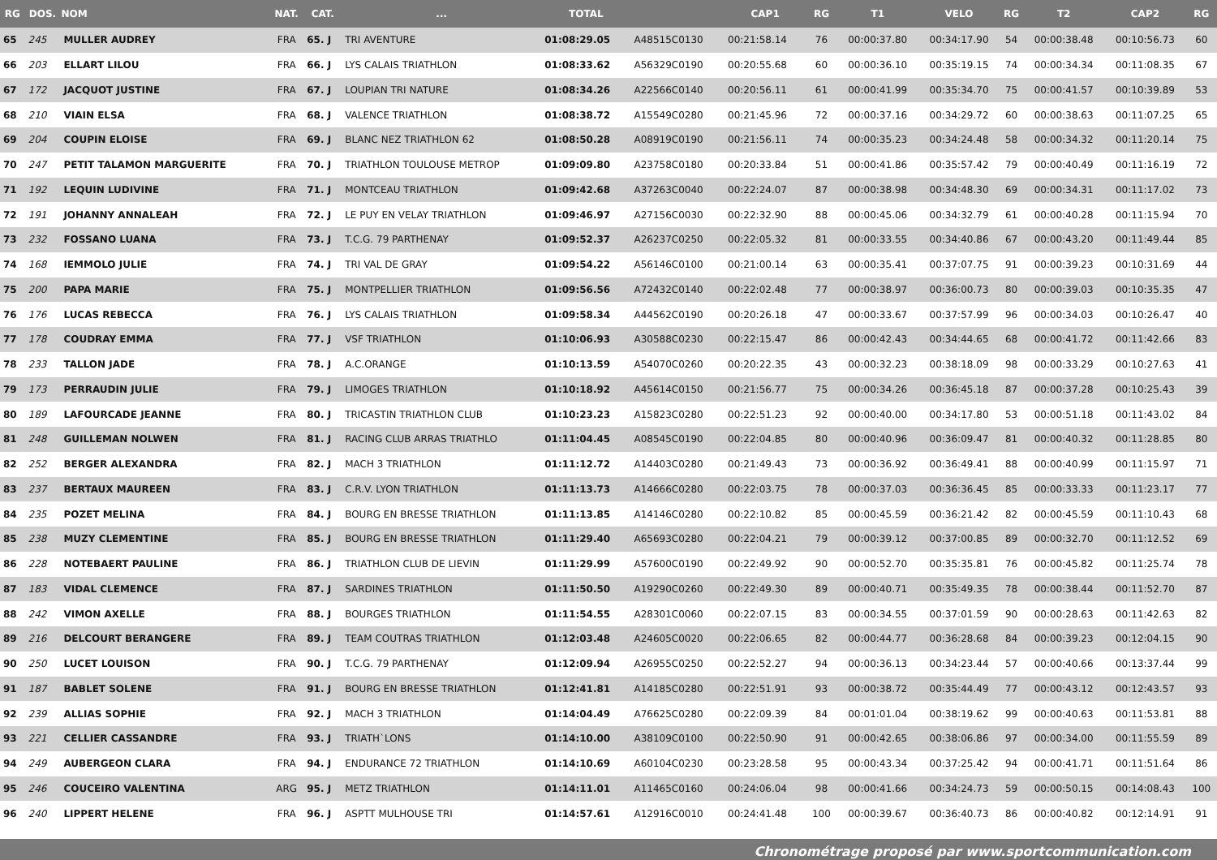| RG | DOS. | NOM | NAT. | CAT. | ... | TOTAL | | CAP1 | RG | T1 | VELO | RG | T2 | CAP2 | RG |
| --- | --- | --- | --- | --- | --- | --- | --- | --- | --- | --- | --- | --- | --- | --- | --- |
| 65 | 245 | MULLER AUDREY | FRA | 65. J | TRI AVENTURE | 01:08:29.05 | A48515C0130 | 00:21:58.14 | 76 | 00:00:37.80 | 00:34:17.90 | 54 | 00:00:38.48 | 00:10:56.73 | 60 |
| 66 | 203 | ELLART LILOU | FRA | 66. J | LYS CALAIS TRIATHLON | 01:08:33.62 | A56329C0190 | 00:20:55.68 | 60 | 00:00:36.10 | 00:35:19.15 | 74 | 00:00:34.34 | 00:11:08.35 | 67 |
| 67 | 172 | JACQUOT JUSTINE | FRA | 67. J | LOUPIAN TRI NATURE | 01:08:34.26 | A22566C0140 | 00:20:56.11 | 61 | 00:00:41.99 | 00:35:34.70 | 75 | 00:00:41.57 | 00:10:39.89 | 53 |
| 68 | 210 | VIAIN ELSA | FRA | 68. J | VALENCE TRIATHLON | 01:08:38.72 | A15549C0280 | 00:21:45.96 | 72 | 00:00:37.16 | 00:34:29.72 | 60 | 00:00:38.63 | 00:11:07.25 | 65 |
| 69 | 204 | COUPIN ELOISE | FRA | 69. J | BLANC NEZ TRIATHLON 62 | 01:08:50.28 | A08919C0190 | 00:21:56.11 | 74 | 00:00:35.23 | 00:34:24.48 | 58 | 00:00:34.32 | 00:11:20.14 | 75 |
| 70 | 247 | PETIT TALAMON MARGUERITE | FRA | 70. J | TRIATHLON TOULOUSE METROP | 01:09:09.80 | A23758C0180 | 00:20:33.84 | 51 | 00:00:41.86 | 00:35:57.42 | 79 | 00:00:40.49 | 00:11:16.19 | 72 |
| 71 | 192 | LEQUIN LUDIVINE | FRA | 71. J | MONTCEAU TRIATHLON | 01:09:42.68 | A37263C0040 | 00:22:24.07 | 87 | 00:00:38.98 | 00:34:48.30 | 69 | 00:00:34.31 | 00:11:17.02 | 73 |
| 72 | 191 | JOHANNY ANNALEAH | FRA | 72. J | LE PUY EN VELAY TRIATHLON | 01:09:46.97 | A27156C0030 | 00:22:32.90 | 88 | 00:00:45.06 | 00:34:32.79 | 61 | 00:00:40.28 | 00:11:15.94 | 70 |
| 73 | 232 | FOSSANO LUANA | FRA | 73. J | T.C.G. 79 PARTHENAY | 01:09:52.37 | A26237C0250 | 00:22:05.32 | 81 | 00:00:33.55 | 00:34:40.86 | 67 | 00:00:43.20 | 00:11:49.44 | 85 |
| 74 | 168 | IEMMOLO JULIE | FRA | 74. J | TRI VAL DE GRAY | 01:09:54.22 | A56146C0100 | 00:21:00.14 | 63 | 00:00:35.41 | 00:37:07.75 | 91 | 00:00:39.23 | 00:10:31.69 | 44 |
| 75 | 200 | PAPA MARIE | FRA | 75. J | MONTPELLIER TRIATHLON | 01:09:56.56 | A72432C0140 | 00:22:02.48 | 77 | 00:00:38.97 | 00:36:00.73 | 80 | 00:00:39.03 | 00:10:35.35 | 47 |
| 76 | 176 | LUCAS REBECCA | FRA | 76. J | LYS CALAIS TRIATHLON | 01:09:58.34 | A44562C0190 | 00:20:26.18 | 47 | 00:00:33.67 | 00:37:57.99 | 96 | 00:00:34.03 | 00:10:26.47 | 40 |
| 77 | 178 | COUDRAY EMMA | FRA | 77. J | VSF TRIATHLON | 01:10:06.93 | A30588C0230 | 00:22:15.47 | 86 | 00:00:42.43 | 00:34:44.65 | 68 | 00:00:41.72 | 00:11:42.66 | 83 |
| 78 | 233 | TALLON JADE | FRA | 78. J | A.C.ORANGE | 01:10:13.59 | A54070C0260 | 00:20:22.35 | 43 | 00:00:32.23 | 00:38:18.09 | 98 | 00:00:33.29 | 00:10:27.63 | 41 |
| 79 | 173 | PERRAUDIN JULIE | FRA | 79. J | LIMOGES TRIATHLON | 01:10:18.92 | A45614C0150 | 00:21:56.77 | 75 | 00:00:34.26 | 00:36:45.18 | 87 | 00:00:37.28 | 00:10:25.43 | 39 |
| 80 | 189 | LAFOURCADE JEANNE | FRA | 80. J | TRICASTIN TRIATHLON CLUB | 01:10:23.23 | A15823C0280 | 00:22:51.23 | 92 | 00:00:40.00 | 00:34:17.80 | 53 | 00:00:51.18 | 00:11:43.02 | 84 |
| 81 | 248 | GUILLEMAN NOLWEN | FRA | 81. J | RACING CLUB ARRAS TRIATHLO | 01:11:04.45 | A08545C0190 | 00:22:04.85 | 80 | 00:00:40.96 | 00:36:09.47 | 81 | 00:00:40.32 | 00:11:28.85 | 80 |
| 82 | 252 | BERGER ALEXANDRA | FRA | 82. J | MACH 3 TRIATHLON | 01:11:12.72 | A14403C0280 | 00:21:49.43 | 73 | 00:00:36.92 | 00:36:49.41 | 88 | 00:00:40.99 | 00:11:15.97 | 71 |
| 83 | 237 | BERTAUX MAUREEN | FRA | 83. J | C.R.V. LYON TRIATHLON | 01:11:13.73 | A14666C0280 | 00:22:03.75 | 78 | 00:00:37.03 | 00:36:36.45 | 85 | 00:00:33.33 | 00:11:23.17 | 77 |
| 84 | 235 | POZET MELINA | FRA | 84. J | BOURG EN BRESSE TRIATHLON | 01:11:13.85 | A14146C0280 | 00:22:10.82 | 85 | 00:00:45.59 | 00:36:21.42 | 82 | 00:00:45.59 | 00:11:10.43 | 68 |
| 85 | 238 | MUZY CLEMENTINE | FRA | 85. J | BOURG EN BRESSE TRIATHLON | 01:11:29.40 | A65693C0280 | 00:22:04.21 | 79 | 00:00:39.12 | 00:37:00.85 | 89 | 00:00:32.70 | 00:11:12.52 | 69 |
| 86 | 228 | NOTEBAERT PAULINE | FRA | 86. J | TRIATHLON CLUB DE LIEVIN | 01:11:29.99 | A57600C0190 | 00:22:49.92 | 90 | 00:00:52.70 | 00:35:35.81 | 76 | 00:00:45.82 | 00:11:25.74 | 78 |
| 87 | 183 | VIDAL CLEMENCE | FRA | 87. J | SARDINES TRIATHLON | 01:11:50.50 | A19290C0260 | 00:22:49.30 | 89 | 00:00:40.71 | 00:35:49.35 | 78 | 00:00:38.44 | 00:11:52.70 | 87 |
| 88 | 242 | VIMON AXELLE | FRA | 88. J | BOURGES TRIATHLON | 01:11:54.55 | A28301C0060 | 00:22:07.15 | 83 | 00:00:34.55 | 00:37:01.59 | 90 | 00:00:28.63 | 00:11:42.63 | 82 |
| 89 | 216 | DELCOURT BERANGERE | FRA | 89. J | TEAM COUTRAS TRIATHLON | 01:12:03.48 | A24605C0020 | 00:22:06.65 | 82 | 00:00:44.77 | 00:36:28.68 | 84 | 00:00:39.23 | 00:12:04.15 | 90 |
| 90 | 250 | LUCET LOUISON | FRA | 90. J | T.C.G. 79 PARTHENAY | 01:12:09.94 | A26955C0250 | 00:22:52.27 | 94 | 00:00:36.13 | 00:34:23.44 | 57 | 00:00:40.66 | 00:13:37.44 | 99 |
| 91 | 187 | BABLET SOLENE | FRA | 91. J | BOURG EN BRESSE TRIATHLON | 01:12:41.81 | A14185C0280 | 00:22:51.91 | 93 | 00:00:38.72 | 00:35:44.49 | 77 | 00:00:43.12 | 00:12:43.57 | 93 |
| 92 | 239 | ALLIAS SOPHIE | FRA | 92. J | MACH 3 TRIATHLON | 01:14:04.49 | A76625C0280 | 00:22:09.39 | 84 | 00:01:01.04 | 00:38:19.62 | 99 | 00:00:40.63 | 00:11:53.81 | 88 |
| 93 | 221 | CELLIER CASSANDRE | FRA | 93. J | TRIATH`LONS | 01:14:10.00 | A38109C0100 | 00:22:50.90 | 91 | 00:00:42.65 | 00:38:06.86 | 97 | 00:00:34.00 | 00:11:55.59 | 89 |
| 94 | 249 | AUBERGEON CLARA | FRA | 94. J | ENDURANCE 72 TRIATHLON | 01:14:10.69 | A60104C0230 | 00:23:28.58 | 95 | 00:00:43.34 | 00:37:25.42 | 94 | 00:00:41.71 | 00:11:51.64 | 86 |
| 95 | 246 | COUCEIRO VALENTINA | ARG | 95. J | METZ TRIATHLON | 01:14:11.01 | A11465C0160 | 00:24:06.04 | 98 | 00:00:41.66 | 00:34:24.73 | 59 | 00:00:50.15 | 00:14:08.43 | 100 |
| 96 | 240 | LIPPERT HELENE | FRA | 96. J | ASPTT MULHOUSE TRI | 01:14:57.61 | A12916C0010 | 00:24:41.48 | 100 | 00:00:39.67 | 00:36:40.73 | 86 | 00:00:40.82 | 00:12:14.91 | 91 |
Chronométrage proposé par www.sportcommunication.com